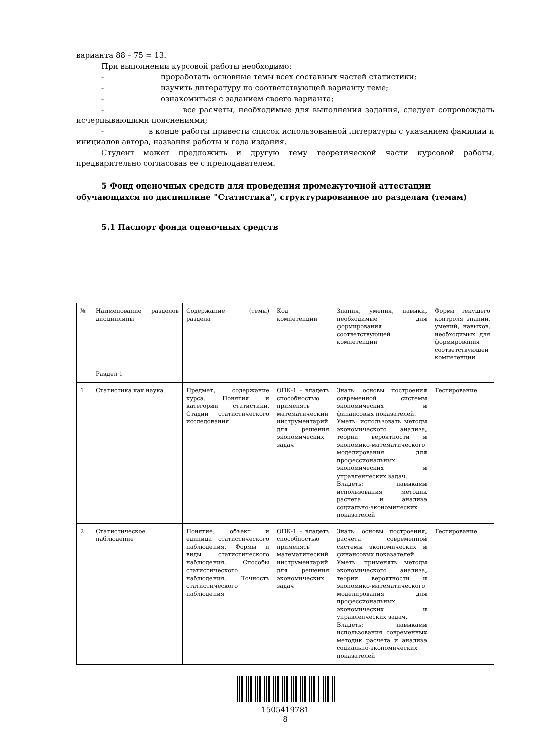варианта 88 – 75 = 13.
При выполнении курсовой работы необходимо:
- проработать основные темы всех составных частей статистики;
- изучить литературу по соответствующей варианту теме;
- ознакомиться с заданием своего варианта;
- все расчеты, необходимые для выполнения задания, следует сопровождать исчерпывающими пояснениями;
- в конце работы привести список использованной литературы с указанием фамилии и инициалов автора, названия работы и года издания.
Студент может предложить и другую тему теоретической части курсовой работы, предварительно согласовав ее с преподавателем.
5 Фонд оценочных средств для проведения промежуточной аттестации обучающихся по дисциплине "Статистика", структурированное по разделам (темам)
5.1 Паспорт фонда оценочных средств
| № | Наименование разделов дисциплины | Содержание (темы) раздела | Код компетенции | Знания, умения, навыки, необходимые для формирования соответствующей компетенции | Форма текущего контроля знаний, умений, навыков, необходимых для формирования соответствующей компетенции |
| | Раздел 1 | | | | |
| 1 | Статистика как наука | Предмет, содержание курса. Понятия и категории статистики. Стадии статистического исследования | ОПК-1 - владеть способностью применять математический инструментарий для решения экономических задач | Знать: основы построения современной системы экономических и финансовых показателей. Уметь: использовать методы экономического анализа, теории вероятности и экономико-математического моделирования для профессиональных экономических и управленческих задач. Владеть: навыками использования методик расчета и анализа социально-экономических показателей | Тестирование |
| 2 | Статистическое наблюдение | Понятие, объект и единица статистического наблюдения. Формы и виды статистического наблюдения. Способы статистического наблюдения. Точность статистического наблюдения | ОПК-1 - владеть способностью применять математический инструментарий для решения экономических задач | Знать: основы построения, расчета современной системы экономических и финансовых показателей. Уметь: применять методы экономического анализа, теории вероятности и экономико-математического моделирования для профессиональных экономических и управленческих задач. Владеть: навыками использования современных методик расчета и анализа социально-экономических показателей | Тестирование |
1505419781
8